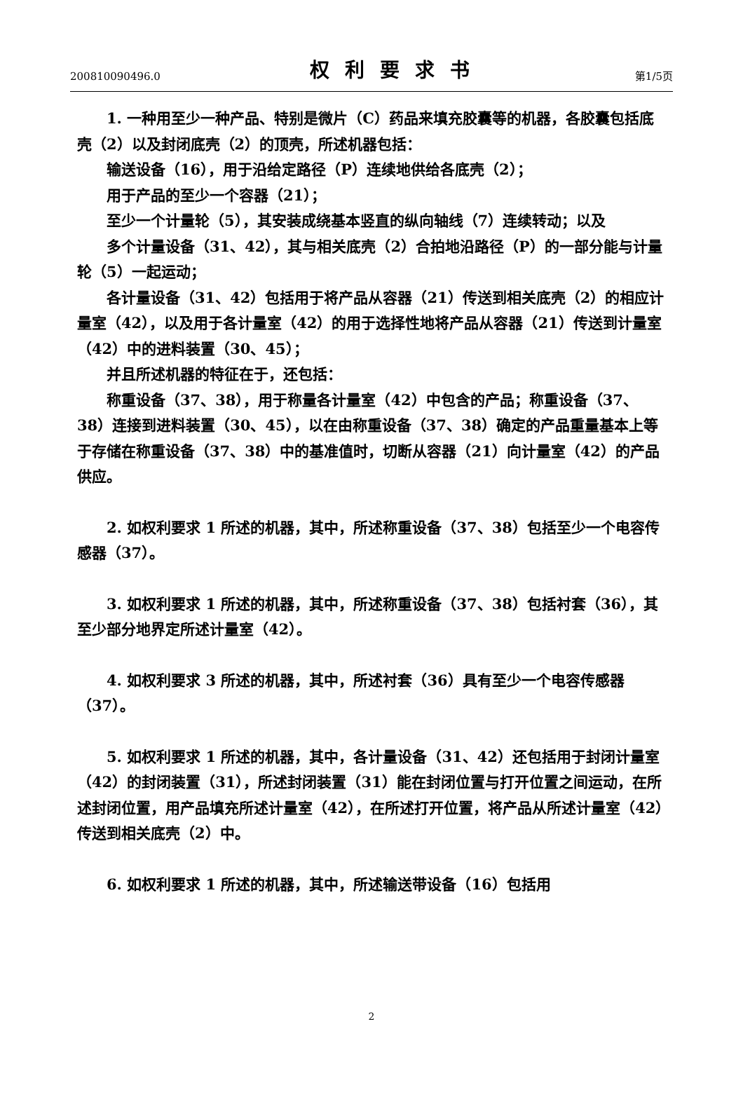200810090496.0 权利要求书 第1/5页
1. 一种用至少一种产品、特别是微片（C）药品来填充胶囊等的机器，各胶囊包括底壳（2）以及封闭底壳（2）的顶壳，所述机器包括：
输送设备（16），用于沿给定路径（P）连续地供给各底壳（2）；
用于产品的至少一个容器（21）；
至少一个计量轮（5），其安装成绕基本竖直的纵向轴线（7）连续转动；以及
多个计量设备（31、42），其与相关底壳（2）合拍地沿路径（P）的一部分能与计量轮（5）一起运动；
各计量设备（31、42）包括用于将产品从容器（21）传送到相关底壳（2）的相应计量室（42），以及用于各计量室（42）的用于选择性地将产品从容器（21）传送到计量室（42）中的进料装置（30、45）；
并且所述机器的特征在于，还包括：
称重设备（37、38），用于称量各计量室（42）中包含的产品；称重设备（37、38）连接到进料装置（30、45），以在由称重设备（37、38）确定的产品重量基本上等于存储在称重设备（37、38）中的基准值时，切断从容器（21）向计量室（42）的产品供应。
2. 如权利要求 1 所述的机器，其中，所述称重设备（37、38）包括至少一个电容传感器（37）。
3. 如权利要求 1 所述的机器，其中，所述称重设备（37、38）包括衬套（36），其至少部分地界定所述计量室（42）。
4. 如权利要求 3 所述的机器，其中，所述衬套（36）具有至少一个电容传感器（37）。
5. 如权利要求 1 所述的机器，其中，各计量设备（31、42）还包括用于封闭计量室（42）的封闭装置（31），所述封闭装置（31）能在封闭位置与打开位置之间运动，在所述封闭位置，用产品填充所述计量室（42），在所述打开位置，将产品从所述计量室（42）传送到相关底壳（2）中。
6. 如权利要求 1 所述的机器，其中，所述输送带设备（16）包括用
2